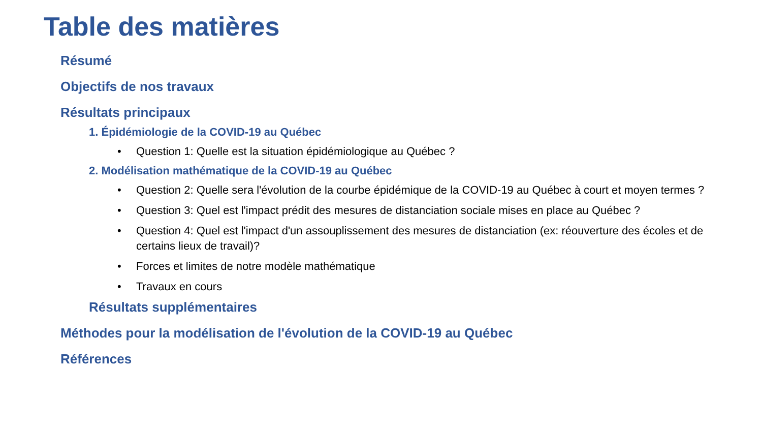Table des matières
Résumé
Objectifs de nos travaux
Résultats principaux
1. Épidémiologie de la COVID-19 au Québec
• Question 1: Quelle est la situation épidémiologique au Québec ?
2. Modélisation mathématique de la COVID-19 au Québec
• Question 2: Quelle sera l'évolution de la courbe épidémique de la COVID-19 au Québec à court et moyen termes ?
• Question 3: Quel est l'impact prédit des mesures de distanciation sociale mises en place au Québec ?
• Question 4: Quel est l'impact d'un assouplissement des mesures de distanciation (ex: réouverture des écoles et de certains lieux de travail)?
• Forces et limites de notre modèle mathématique
• Travaux en cours
Résultats supplémentaires
Méthodes pour la modélisation de l'évolution de la COVID-19 au Québec
Références